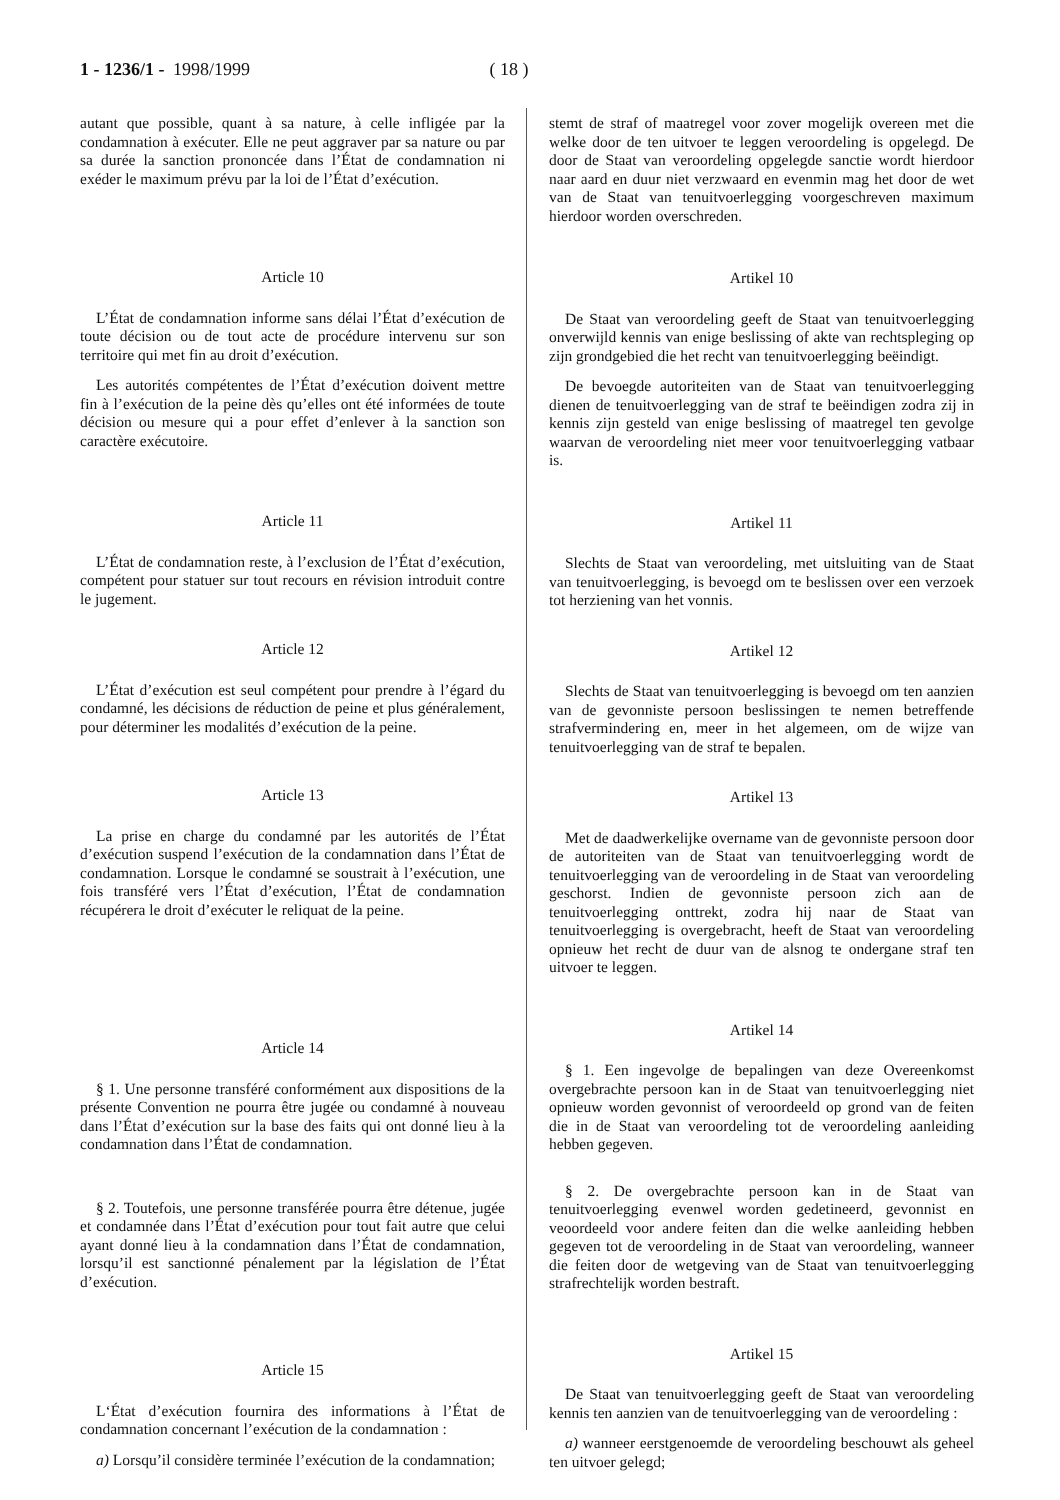1 - 1236/1 - 1998/1999 ( 18 )
autant que possible, quant à sa nature, à celle infligée par la condamnation à exécuter. Elle ne peut aggraver par sa nature ou par sa durée la sanction prononcée dans l’État de condamnation ni exéder le maximum prévu par la loi de l’État d’exécution.
Article 10
L’État de condamnation informe sans délai l’État d’exécution de toute décision ou de tout acte de procédure intervenu sur son territoire qui met fin au droit d’exécution.
Les autorités compétentes de l’État d’exécution doivent mettre fin à l’exécution de la peine dès qu’elles ont été informées de toute décision ou mesure qui a pour effet d’enlever à la sanction son caractère exécutoire.
Article 11
L’État de condamnation reste, à l’exclusion de l’État d’exécution, compétent pour statuer sur tout recours en révision introduit contre le jugement.
Article 12
L’État d’exécution est seul compétent pour prendre à l’égard du condamné, les décisions de réduction de peine et plus généralement, pour déterminer les modalités d’exécution de la peine.
Article 13
La prise en charge du condamné par les autorités de l’État d’exécution suspend l’exécution de la condamnation dans l’État de condamnation. Lorsque le condamné se soustrait à l’exécution, une fois transféré vers l’État d’exécution, l’État de condamnation récupérera le droit d’exécuter le reliquat de la peine.
Article 14
§ 1. Une personne transféré conformément aux dispositions de la présente Convention ne pourra être jugée ou condamné à nouveau dans l’État d’exécution sur la base des faits qui ont donné lieu à la condamnation dans l’État de condamnation.
§ 2. Toutefois, une personne transférée pourra être détenue, jugée et condamnée dans l’État d’exécution pour tout fait autre que celui ayant donné lieu à la condamnation dans l’État de condamnation, lorsqu’il est sanctionné pénalement par la législation de l’État d’exécution.
Article 15
L‘État d’exécution fournira des informations à l’État de condamnation concernant l’exécution de la condamnation :
a) Lorsqu’il considère terminée l’exécution de la condamnation;
stemt de straf of maatregel voor zover mogelijk overeen met die welke door de ten uitvoer te leggen veroordeling is opgelegd. De door de Staat van veroordeling opgelegde sanctie wordt hierdoor naar aard en duur niet verzwaard en evenmin mag het door de wet van de Staat van tenuitvoerlegging voorgeschreven maximum hierdoor worden overschreden.
Artikel 10
De Staat van veroordeling geeft de Staat van tenuitvoerlegging onverwijld kennis van enige beslissing of akte van rechtspleging op zijn grondgebied die het recht van tenuitvoerlegging beëindigt.
De bevoegde autoriteiten van de Staat van tenuitvoerlegging dienen de tenuitvoerlegging van de straf te beëindigen zodra zij in kennis zijn gesteld van enige beslissing of maatregel ten gevolge waarvan de veroordeling niet meer voor tenuitvoerlegging vatbaar is.
Artikel 11
Slechts de Staat van veroordeling, met uitsluiting van de Staat van tenuitvoerlegging, is bevoegd om te beslissen over een verzoek tot herziening van het vonnis.
Artikel 12
Slechts de Staat van tenuitvoerlegging is bevoegd om ten aanzien van de gevonniste persoon beslissingen te nemen betreffende strafvermindering en, meer in het algemeen, om de wijze van tenuitvoerlegging van de straf te bepalen.
Artikel 13
Met de daadwerkelijke overname van de gevonniste persoon door de autoriteiten van de Staat van tenuitvoerlegging wordt de tenuitvoerlegging van de veroordeling in de Staat van veroordeling geschorst. Indien de gevonniste persoon zich aan de tenuitvoerlegging onttrekt, zodra hij naar de Staat van tenuitvoerlegging is overgebracht, heeft de Staat van veroordeling opnieuw het recht de duur van de alsnog te ondergane straf ten uitvoer te leggen.
Artikel 14
§ 1. Een ingevolge de bepalingen van deze Overeenkomst overgebrachte persoon kan in de Staat van tenuitvoerlegging niet opnieuw worden gevonnist of veroordeeld op grond van de feiten die in de Staat van veroordeling tot de veroordeling aanleiding hebben gegeven.
§ 2. De overgebrachte persoon kan in de Staat van tenuitvoerlegging evenwel worden gedetineerd, gevonnist en veoordeeld voor andere feiten dan die welke aanleiding hebben gegeven tot de veroordeling in de Staat van veroordeling, wanneer die feiten door de wetgeving van de Staat van tenuitvoerlegging strafrechtelijk worden bestraft.
Artikel 15
De Staat van tenuitvoerlegging geeft de Staat van veroordeling kennis ten aanzien van de tenuitvoerlegging van de veroordeling :
a) wanneer eerstgenoemde de veroordeling beschouwt als geheel ten uitvoer gelegd;